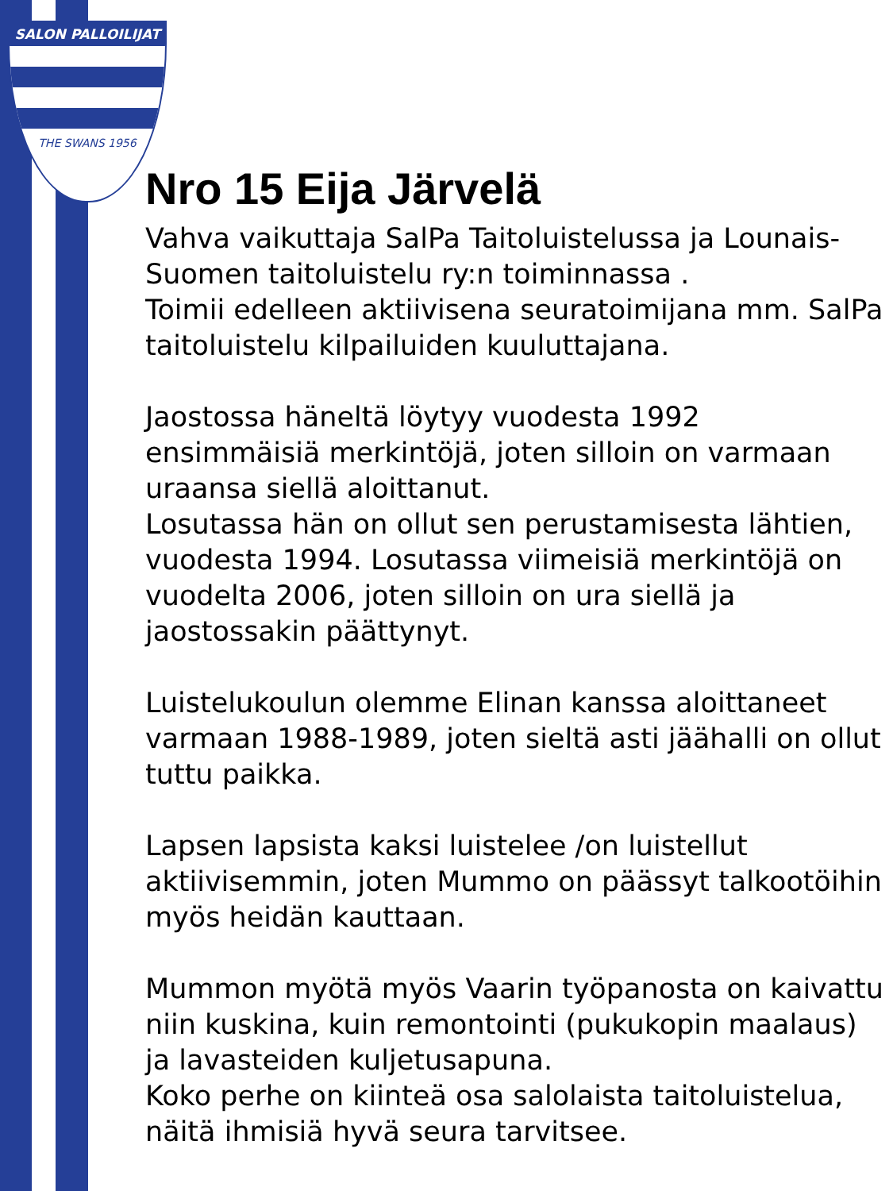SALON PALLOILIJAT
THE SWANS 1956
Nro 15 Eija Järvelä
Vahva vaikuttaja SalPa Taitoluistelussa ja Lounais-Suomen taitoluistelu ry:n toiminnassa .
Toimii edelleen aktiivisena seuratoimijana mm. SalPa taitoluistelu kilpailuiden kuuluttajana.
Jaostossa häneltä löytyy vuodesta 1992 ensimmäisiä merkintöjä, joten silloin on varmaan uraansa siellä aloittanut.
Losutassa hän on ollut sen perustamisesta lähtien, vuodesta 1994. Losutassa viimeisiä merkintöjä on vuodelta 2006, joten silloin on ura siellä ja jaostossakin päättynyt.
Luistelukoulun olemme Elinan kanssa aloittaneet varmaan 1988-1989, joten sieltä asti jäähalli on ollut tuttu paikka.
Lapsen lapsista kaksi luistelee /on luistellut aktiivisemmin, joten Mummo on päässyt talkootöihin myös heidän kauttaan.
Mummon myötä myös Vaarin työpanosta on kaivattu niin kuskina, kuin remontointi (pukukopin maalaus) ja lavasteiden kuljetusapuna.
Koko perhe on kiinteä osa salolaista taitoluistelua, näitä ihmisiä hyvä seura tarvitsee.